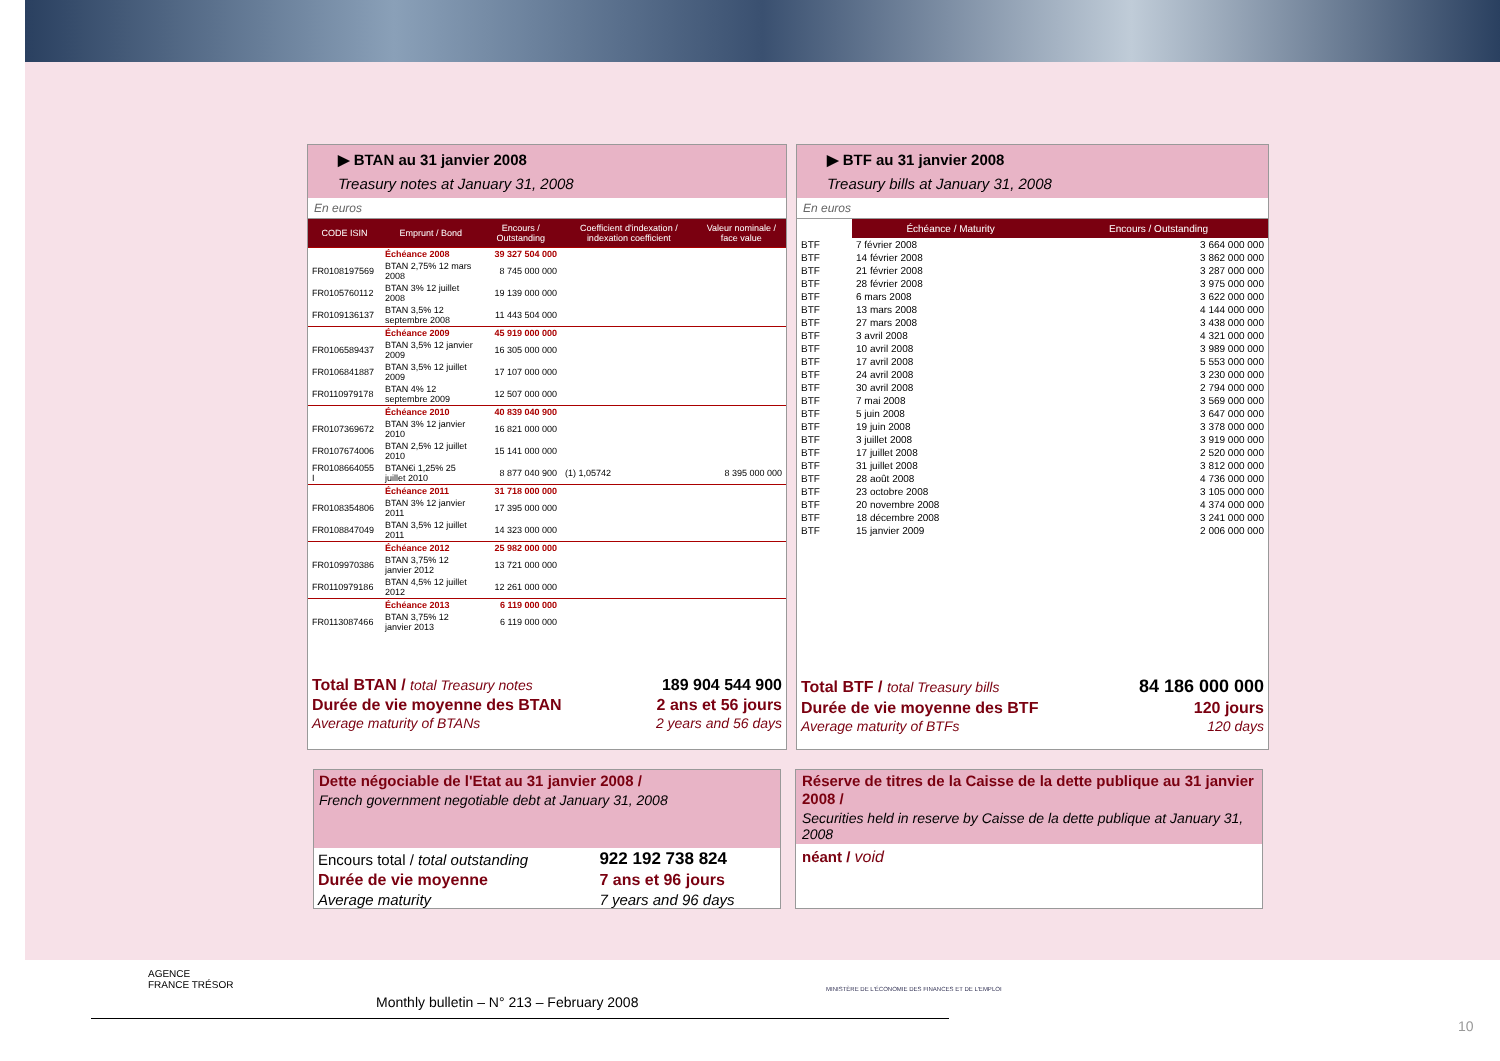▶ BTAN au 31 janvier 2008
Treasury notes at January 31, 2008
En euros
| CODE ISIN | Emprunt / Bond | Encours / Outstanding | Coefficient d'indexation / indexation coefficient | Valeur nominale / face value |
| --- | --- | --- | --- | --- |
| | Échéance 2008 | 39 327 504 000 | | |
| FR0108197569 | BTAN 2,75% 12 mars 2008 | 8 745 000 000 | | |
| FR0105760112 | BTAN 3% 12 juillet 2008 | 19 139 000 000 | | |
| FR0109136137 | BTAN 3,5% 12 septembre 2008 | 11 443 504 000 | | |
| | Échéance 2009 | 45 919 000 000 | | |
| FR0106589437 | BTAN 3,5% 12 janvier 2009 | 16 305 000 000 | | |
| FR0106841887 | BTAN 3,5% 12 juillet 2009 | 17 107 000 000 | | |
| FR0110979178 | BTAN 4% 12 septembre 2009 | 12 507 000 000 | | |
| | Échéance 2010 | 40 839 040 900 | | |
| FR0107369672 | BTAN 3% 12 janvier 2010 | 16 821 000 000 | | |
| FR0107674006 | BTAN 2,5% 12 juillet 2010 | 15 141 000 000 | | |
| FR0108664055 I | BTAN€i 1,25% 25 juillet 2010 | 8 877 040 900 | (1) 1,05742 | 8 395 000 000 |
| | Échéance 2011 | 31 718 000 000 | | |
| FR0108354806 | BTAN 3% 12 janvier 2011 | 17 395 000 000 | | |
| FR0108847049 | BTAN 3,5% 12 juillet 2011 | 14 323 000 000 | | |
| | Échéance 2012 | 25 982 000 000 | | |
| FR0109970386 | BTAN 3,75% 12 janvier 2012 | 13 721 000 000 | | |
| FR0110979186 | BTAN 4,5% 12 juillet 2012 | 12 261 000 000 | | |
| | Échéance 2013 | 6 119 000 000 | | |
| FR0113087466 | BTAN 3,75% 12 janvier 2013 | 6 119 000 000 | | |
| Total BTAN / total Treasury notes | 189 904 544 900 |
| Durée de vie moyenne des BTAN Average maturity of BTANs | 2 ans et 56 jours 2 years and 56 days |
▶ BTF au 31 janvier 2008
Treasury bills at January 31, 2008
En euros
| | Échéance / Maturity | Encours / Outstanding |
| --- | --- | --- |
| BTF | 7 février 2008 | 3 664 000 000 |
| BTF | 14 février 2008 | 3 862 000 000 |
| BTF | 21 février 2008 | 3 287 000 000 |
| BTF | 28 février 2008 | 3 975 000 000 |
| BTF | 6 mars 2008 | 3 622 000 000 |
| BTF | 13 mars 2008 | 4 144 000 000 |
| BTF | 27 mars 2008 | 3 438 000 000 |
| BTF | 3 avril 2008 | 4 321 000 000 |
| BTF | 10 avril 2008 | 3 989 000 000 |
| BTF | 17 avril 2008 | 5 553 000 000 |
| BTF | 24 avril 2008 | 3 230 000 000 |
| BTF | 30 avril 2008 | 2 794 000 000 |
| BTF | 7 mai 2008 | 3 569 000 000 |
| BTF | 5 juin 2008 | 3 647 000 000 |
| BTF | 19 juin 2008 | 3 378 000 000 |
| BTF | 3 juillet 2008 | 3 919 000 000 |
| BTF | 17 juillet 2008 | 2 520 000 000 |
| BTF | 31 juillet 2008 | 3 812 000 000 |
| BTF | 28 août 2008 | 4 736 000 000 |
| BTF | 23 octobre 2008 | 3 105 000 000 |
| BTF | 20 novembre 2008 | 4 374 000 000 |
| BTF | 18 décembre 2008 | 3 241 000 000 |
| BTF | 15 janvier 2009 | 2 006 000 000 |
| Total BTF / total Treasury bills | 84 186 000 000 |
| Durée de vie moyenne des BTF Average maturity of BTFs | 120 jours 120 days |
Dette négociable de l'Etat au 31 janvier 2008 /
French government negotiable debt at January 31, 2008
| Encours total / total outstanding | 922 192 738 824 |
| Durée de vie moyenne | 7 ans et 96 jours |
| Average maturity | 7 years and 96 days |
Réserve de titres de la Caisse de la dette publique au 31 janvier 2008 /
Securities held in reserve by Caisse de la dette publique at January 31, 2008
néant / void
AGENCE
FRANCE TRÉSOR
Monthly bulletin – N° 213 – February 2008
MINISTÈRE DE L'ÉCONOMIE DES FINANCES ET DE L'EMPLOI
10